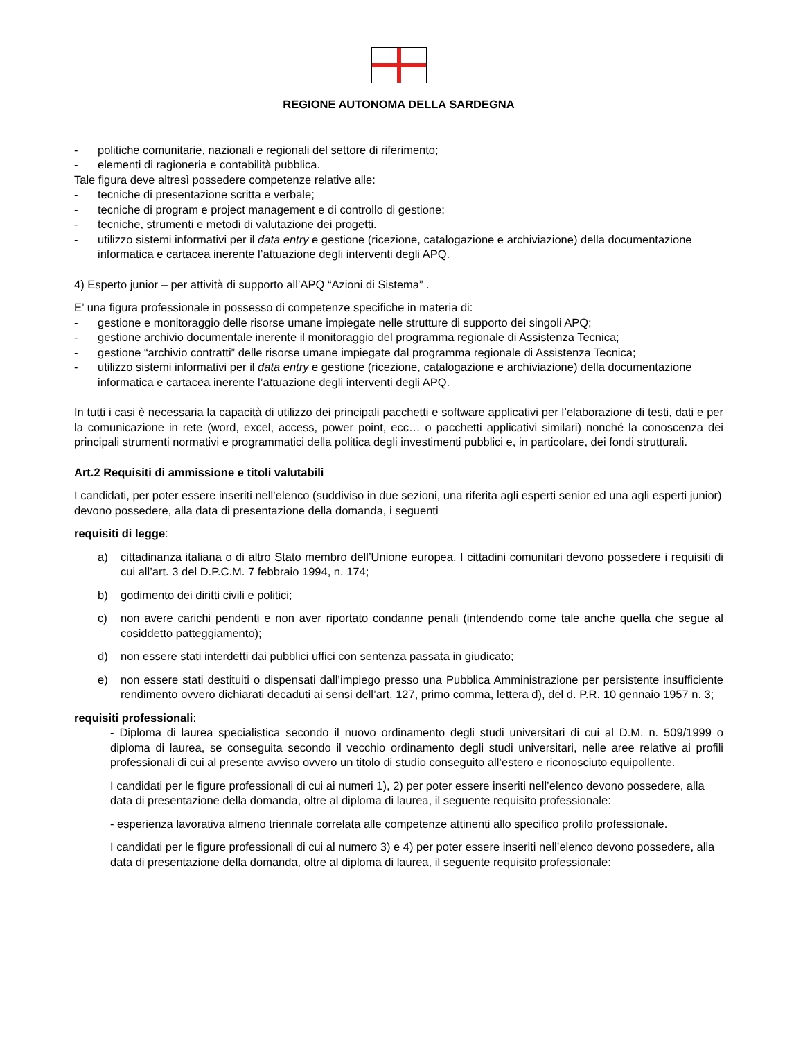REGIONE AUTONOMA DELLA SARDEGNA
- politiche comunitarie, nazionali e regionali del settore di riferimento;
- elementi di ragioneria e contabilità pubblica.
Tale figura deve altresì possedere competenze relative alle:
- tecniche di presentazione scritta e verbale;
- tecniche di program e project management e di controllo di gestione;
- tecniche, strumenti e metodi di valutazione dei progetti.
- utilizzo sistemi informativi per il data entry e gestione (ricezione, catalogazione e archiviazione) della documentazione informatica e cartacea inerente l’attuazione degli interventi degli APQ.
4) Esperto junior – per attività di supporto all’APQ “Azioni di Sistema” .
E’ una figura professionale in possesso di competenze specifiche in materia di:
- gestione e monitoraggio delle risorse umane impiegate nelle strutture di supporto dei singoli APQ;
- gestione archivio documentale inerente il monitoraggio del programma regionale di Assistenza Tecnica;
- gestione “archivio contratti” delle risorse umane impiegate dal programma regionale di Assistenza Tecnica;
- utilizzo sistemi informativi per il data entry e gestione (ricezione, catalogazione e archiviazione) della documentazione informatica e cartacea inerente l’attuazione degli interventi degli APQ.
In tutti i casi è necessaria la capacità di utilizzo dei principali pacchetti e software applicativi per l’elaborazione di testi, dati e per la comunicazione in rete (word, excel, access, power point, ecc… o pacchetti applicativi similari) nonché la conoscenza dei principali strumenti normativi e programmatici della politica degli investimenti pubblici e, in particolare, dei fondi strutturali.
Art.2 Requisiti di ammissione e titoli valutabili
I candidati, per poter essere inseriti nell’elenco (suddiviso in due sezioni, una riferita agli esperti senior ed una agli esperti junior) devono possedere, alla data di presentazione della domanda, i seguenti
requisiti di legge:
a) cittadinanza italiana o di altro Stato membro dell’Unione europea. I cittadini comunitari devono possedere i requisiti di cui all’art. 3 del D.P.C.M. 7 febbraio 1994, n. 174;
b) godimento dei diritti civili e politici;
c) non avere carichi pendenti e non aver riportato condanne penali (intendendo come tale anche quella che segue al cosiddetto patteggiamento);
d) non essere stati interdetti dai pubblici uffici con sentenza passata in giudicato;
e) non essere stati destituiti o dispensati dall’impiego presso una Pubblica Amministrazione per persistente insufficiente rendimento ovvero dichiarati decaduti ai sensi dell’art. 127, primo comma, lettera d), del d. P.R. 10 gennaio 1957 n. 3;
requisiti professionali:
- Diploma di laurea specialistica secondo il nuovo ordinamento degli studi universitari di cui al D.M. n. 509/1999 o diploma di laurea, se conseguita secondo il vecchio ordinamento degli studi universitari, nelle aree relative ai profili professionali di cui al presente avviso ovvero un titolo di studio conseguito all’estero e riconosciuto equipollente.
I candidati per le figure professionali di cui ai numeri 1), 2) per poter essere inseriti nell’elenco devono possedere, alla data di presentazione della domanda, oltre al diploma di laurea, il seguente requisito professionale:
- esperienza lavorativa almeno triennale correlata alle competenze attinenti allo specifico profilo professionale.
I candidati per le figure professionali di cui al numero 3) e 4) per poter essere inseriti nell’elenco devono possedere, alla data di presentazione della domanda, oltre al diploma di laurea, il seguente requisito professionale: